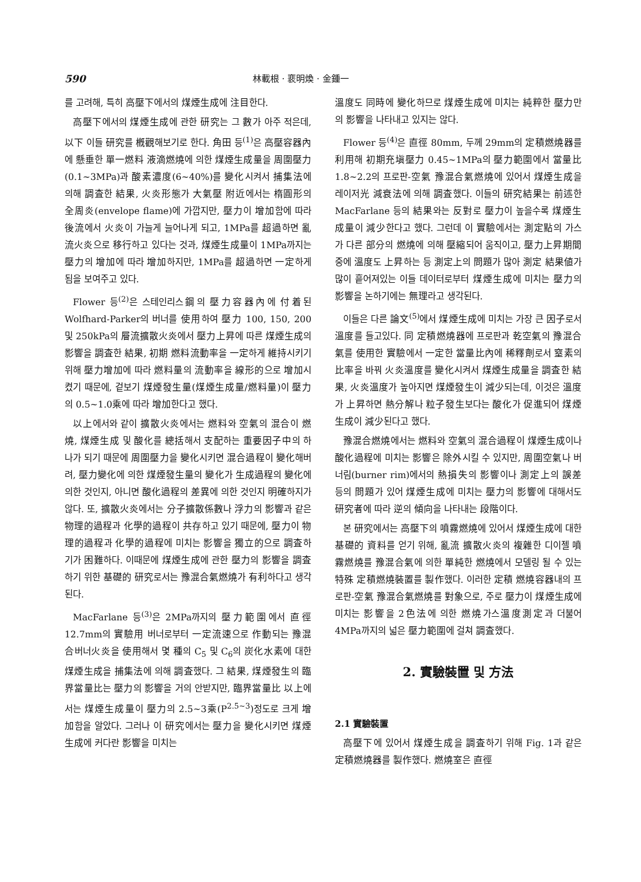590 林載根 · 裵明煥 · 金鍾一
를 고려해, 특히 高壓下에서의 煤煙生成에 注目한다.
高壓下에서의 煤煙生成에 관한 研究는 그 數가 아주 적은데, 以下 이들 研究를 槪觀해보기로 한다. 角田 등<sup>(1)</sup>은 高壓容器內에 懸垂한 單一燃料 液滴燃燒에 의한 煤煙生成量을 周圍壓力(0.1~3MPa)과 酸素濃度(6~40%)를 變化시켜서 捕集法에 의해 調査한 結果, 火炎形態가 大氣壓 附近에서는 楕圓形의 全周炎(envelope flame)에 가깝지만, 壓力이 增加함에 따라 後流에서 火炎이 가늘게 늘어나게 되고, 1MPa를 超過하면 亂流火炎으로 移行하고 있다는 것과, 煤煙生成量이 1MPa까지는 壓力의 增加에 따라 增加하지만, 1MPa를 超過하면 一定하게 됨을 보여주고 있다.
Flower 등<sup>(2)</sup>은 스테인리스鋼의 壓力容器內에 付着된 Wolfhard-Parker의 버너를 使用하여 壓力 100, 150, 200 및 250kPa의 層流擴散火炎에서 壓力上昇에 따른 煤煙生成의 影響을 調査한 結果, 初期 燃料流動率을 一定하게 維持시키기 위해 壓力增加에 따라 燃料量의 流動率을 線形的으로 增加시켰기 때문에, 겉보기 煤煙發生量(煤煙生成量/燃料量)이 壓力의 0.5~1.0乘에 따라 增加한다고 했다.
以上에서와 같이 擴散火炎에서는 燃料와 空氣의 混合이 燃燒, 煤煙生成 및 酸化를 總括해서 支配하는 重要因子中의 하나가 되기 때문에 周圍壓力을 變化시키면 混合過程이 變化해버려, 壓力變化에 의한 煤煙發生量의 變化가 生成過程의 變化에 의한 것인지, 아니면 酸化過程의 差異에 의한 것인지 明確하지가 않다. 또, 擴散火炎에서는 分子擴散係數나 浮力의 影響과 같은 物理的過程과 化學的過程이 共存하고 있기 때문에, 壓力이 物理的過程과 化學的過程에 미치는 影響을 獨立的으로 調査하기가 困難하다. 이때문에 煤煙生成에 관한 壓力의 影響을 調査하기 위한 基礎的 研究로서는 豫混合氣燃燒가 有利하다고 생각된다.
MacFarlane 등<sup>(3)</sup>은 2MPa까지의 壓力範圍에서 直徑 12.7mm의 實驗用 버너로부터 一定流速으로 作動되는 豫混合버너火炎을 使用해서 몇 種의 C<sub>5</sub> 및 C<sub>6</sub>의 炭化水素에 대한 煤煙生成을 捕集法에 의해 調査했다. 그 結果, 煤煙發生의 臨界當量比는 壓力의 影響을 거의 안받지만, 臨界當量比 以上에서는 煤煙生成量이 壓力의 2.5~3乘(P<sup>2.5~3</sup>)정도로 크게 增加함을 알았다. 그러나 이 研究에서는 壓力을 變化시키면 煤煙生成에 커다란 影響을 미치는
溫度도 同時에 變化하므로 煤煙生成에 미치는 純粹한 壓力만의 影響을 나타내고 있지는 않다.
Flower 등<sup>(4)</sup>은 直徑 80mm, 두께 29mm의 定積燃燒器를 利用해 初期充塡壓力 0.45~1MPa의 壓力範圍에서 當量比 1.8~2.2의 프로판-空氣 豫混合氣燃燒에 있어서 煤煙生成을 레이저光 減衰法에 의해 調査했다. 이들의 研究結果는 前述한 MacFarlane 등의 結果와는 反對로 壓力이 높을수록 煤煙生成量이 減少한다고 했다. 그런데 이 實驗에서는 測定點의 가스가 다른 部分의 燃燒에 의해 壓縮되어 움직이고, 壓力上昇期間 중에 溫度도 上昇하는 등 測定上의 問題가 많아 測定 結果値가 많이 흩어져있는 이들 데이터로부터 煤煙生成에 미치는 壓力의 影響을 논하기에는 無理라고 생각된다.
이들은 다른 論文<sup>(5)</sup>에서 煤煙生成에 미치는 가장 큰 因子로서 溫度를 들고있다. 同 定積燃燒器에 프로판과 乾空氣의 豫混合氣를 使用한 實驗에서 一定한 當量比內에 稀釋劑로서 窒素의 比率을 바꿔 火炎溫度를 變化시켜서 煤煙生成量을 調査한 結果, 火炎溫度가 높아지면 煤煙發生이 減少되는데, 이것은 溫度가 上昇하면 熱分解나 粒子發生보다는 酸化가 促進되어 煤煙生成이 減少된다고 했다.
豫混合燃燒에서는 燃料와 空氣의 混合過程이 煤煙生成이나 酸化過程에 미치는 影響은 除外시킬 수 있지만, 周圍空氣나 버너림(burner rim)에서의 熱損失의 影響이나 測定上의 誤差 등의 問題가 있어 煤煙生成에 미치는 壓力의 影響에 대해서도 研究者에 따라 逆의 傾向을 나타내는 段階이다.
본 研究에서는 高壓下의 噴霧燃燒에 있어서 煤煙生成에 대한 基礎的 資料를 얻기 위해, 亂流 擴散火炎의 複雜한 디이젤 噴霧燃燒를 豫混合氣에 의한 單純한 燃燒에서 모델링 될 수 있는 特殊 定積燃燒裝置를 製作했다. 이러한 定積 燃燒容器내의 프로판-空氣 豫混合氣燃燒를 對象으로, 주로 壓力이 煤煙生成에 미치는 影響을 2色法에 의한 燃燒가스溫度測定과 더불어 4MPa까지의 넓은 壓力範圍에 걸쳐 調査했다.
2. 實驗裝置 및 方法
2.1 實驗裝置
高壓下에 있어서 煤煙生成을 調査하기 위해 Fig. 1과 같은 定積燃燒器를 製作했다. 燃燒室은 直徑